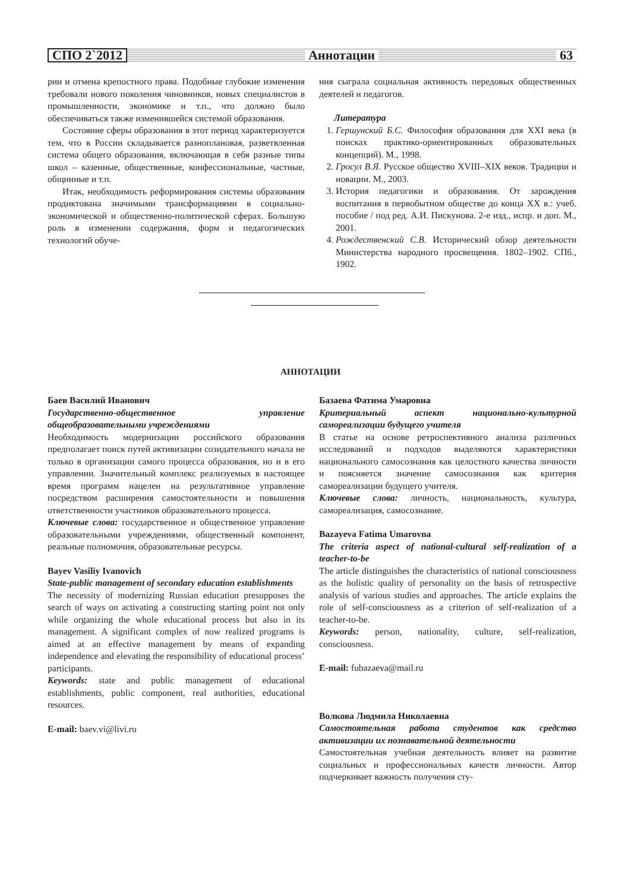СПО 2`2012 Аннотации 63
рии и отмена крепостного права. Подобные глубокие изменения требовали нового поколения чиновников, новых специалистов в промышленности, экономике и т.п., что должно было обеспечиваться также изменившейся системой образования.
Состояние сферы образования в этот период характеризуется тем, что в России складывается разноплановая, разветвленная система общего образования, включающая в себя разные типы школ – казенные, общественные, конфессиональные, частные, общинные и т.п.
Итак, необходимость реформирования системы образования продиктована значимыми трансформациями в социально-экономической и общественно-политической сферах. Большую роль в изменении содержания, форм и педагогических технологий обуче-
ния сыграла социальная активность передовых общественных деятелей и педагогов.
Литература
1. Гершунский Б.С. Философия образования для XXI века (в поисках практико-ориентированных образовательных концепций). М., 1998.
2. Гросул В.Я. Русское общество XVIII–XIX веков. Традиции и новации. М., 2003.
3. История педагогики и образования. От зарождения воспитания в первобытном обществе до конца XX в.: учеб. пособие / под ред. А.И. Пискунова. 2-е изд., испр. и доп. М., 2001.
4. Рождественский С.В. Исторический обзор деятельности Министерства народного просвещения. 1802–1902. СПб., 1902.
АННОТАЦИИ
Баев Василий Иванович
Государственно-общественное управление общеобразовательными учреждениями
Необходимость модернизации российского образования предполагает поиск путей активизации созидательного начала не только в организации самого процесса образования, но и в его управлении. Значительный комплекс реализуемых в настоящее время программ нацелен на результативное управление посредством расширения самостоятельности и повышения ответственности участников образовательного процесса.
Ключевые слова: государственное и общественное управление образовательными учреждениями, общественный компонент, реальные полномочия, образовательные ресурсы.
Bayev Vasiliy Ivanovich
State-public management of secondary education establishments
The necessity of modernizing Russian education presupposes the search of ways on activating a constructing starting point not only while organizing the whole educational process but also in its management. A significant complex of now realized programs is aimed at an effective management by means of expanding independence and elevating the responsibility of educational process’ participants.
Keywords: state and public management of educational establishments, public component, real authorities, educational resources.
E-mail: baev.vi@livi.ru
Базаева Фатима Умаровна
Критериальный аспект национально-культурной самореализации будущего учителя
В статье на основе ретроспективного анализа различных исследований и подходов выделяются характеристики национального самосознания как целостного качества личности и поясняется значение самосознания как критерия самореализации будущего учителя.
Ключевые слова: личность, национальность, культура, самореализация, самосознание.
Bazayeva Fatima Umarovna
The criteria aspect of national-cultural self-realization of a teacher-to-be
The article distinguishes the characteristics of national consciousness as the holistic quality of personality on the basis of retrospective analysis of various studies and approaches. The article explains the role of self-consciousness as a criterion of self-realization of a teacher-to-be.
Keywords: person, nationality, culture, self-realization, consciousness.
E-mail: fubazaeva@mail.ru
Волкова Людмила Николаевна
Самостоятельная работа студентов как средство активизации их познавательной деятельности
Самостоятельная учебная деятельность влияет на развитие социальных и профессиональных качеств личности. Автор подчеркивает важность получения сту-